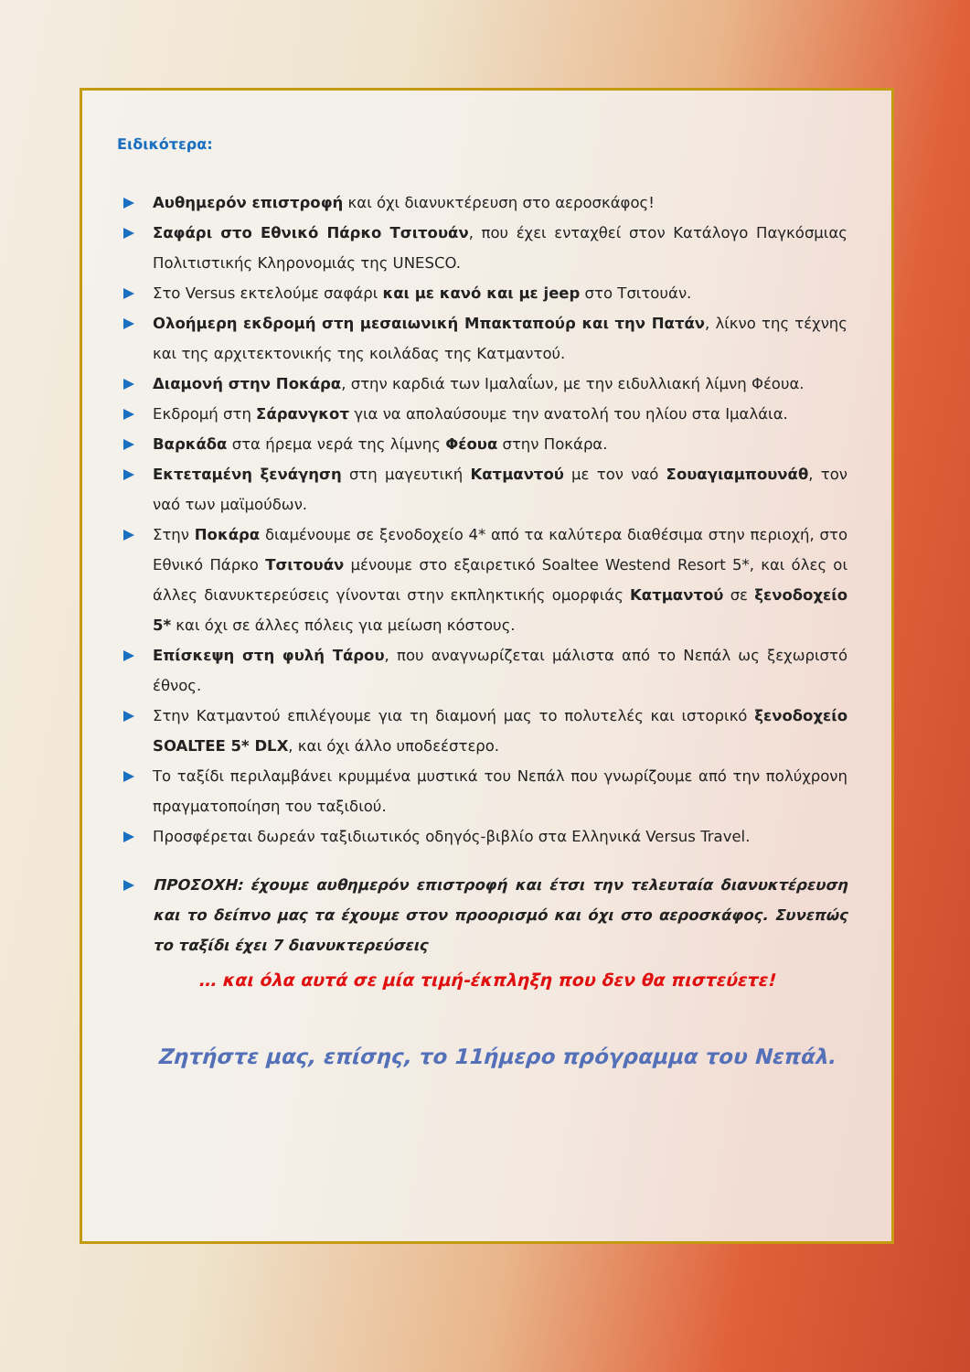Ειδικότερα:
Αυθημερόν επιστροφή και όχι διανυκτέρευση στο αεροσκάφος!
Σαφάρι στο Εθνικό Πάρκο Τσιτουάν, που έχει ενταχθεί στον Κατάλογο Παγκόσμιας Πολιτιστικής Κληρονομιάς της UNESCO.
Στο Versus εκτελούμε σαφάρι και με κανό και με jeep στο Τσιτουάν.
Ολοήμερη εκδρομή στη μεσαιωνική Μπακταπούρ και την Πατάν, λίκνο της τέχνης και της αρχιτεκτονικής της κοιλάδας της Κατμαντού.
Διαμονή στην Ποκάρα, στην καρδιά των Ιμαλαΐων, με την ειδυλλιακή λίμνη Φέουα.
Εκδρομή στη Σάρανγκοτ για να απολαύσουμε την ανατολή του ηλίου στα Ιμαλάια.
Βαρκάδα στα ήρεμα νερά της λίμνης Φέουα στην Ποκάρα.
Εκτεταμένη ξενάγηση στη μαγευτική Κατμαντού με τον ναό Σουαγιαμπουνάθ, τον ναό των μαϊμούδων.
Στην Ποκάρα διαμένουμε σε ξενοδοχείο 4* από τα καλύτερα διαθέσιμα στην περιοχή, στο Εθνικό Πάρκο Τσιτουάν μένουμε στο εξαιρετικό Soaltee Westend Resort 5*, και όλες οι άλλες διανυκτερεύσεις γίνονται στην εκπληκτικής ομορφιάς Κατμαντού σε ξενοδοχείο 5* και όχι σε άλλες πόλεις για μείωση κόστους.
Επίσκεψη στη φυλή Τάρου, που αναγνωρίζεται μάλιστα από το Νεπάλ ως ξεχωριστό έθνος.
Στην Κατμαντού επιλέγουμε για τη διαμονή μας το πολυτελές και ιστορικό ξενοδοχείο SOALTEE 5* DLX, και όχι άλλο υποδεέστερο.
Το ταξίδι περιλαμβάνει κρυμμένα μυστικά του Νεπάλ που γνωρίζουμε από την πολύχρονη πραγματοποίηση του ταξιδιού.
Προσφέρεται δωρεάν ταξιδιωτικός οδηγός-βιβλίο στα Ελληνικά Versus Travel.
ΠΡΟΣΟΧΗ: έχουμε αυθημερόν επιστροφή και έτσι την τελευταία διανυκτέρευση και το δείπνο μας τα έχουμε στον προορισμό και όχι στο αεροσκάφος. Συνεπώς το ταξίδι έχει 7 διανυκτερεύσεις
… και όλα αυτά σε μία τιμή-έκπληξη που δεν θα πιστεύετε!
Ζητήστε μας, επίσης, το 11ήμερο πρόγραμμα του Νεπάλ.